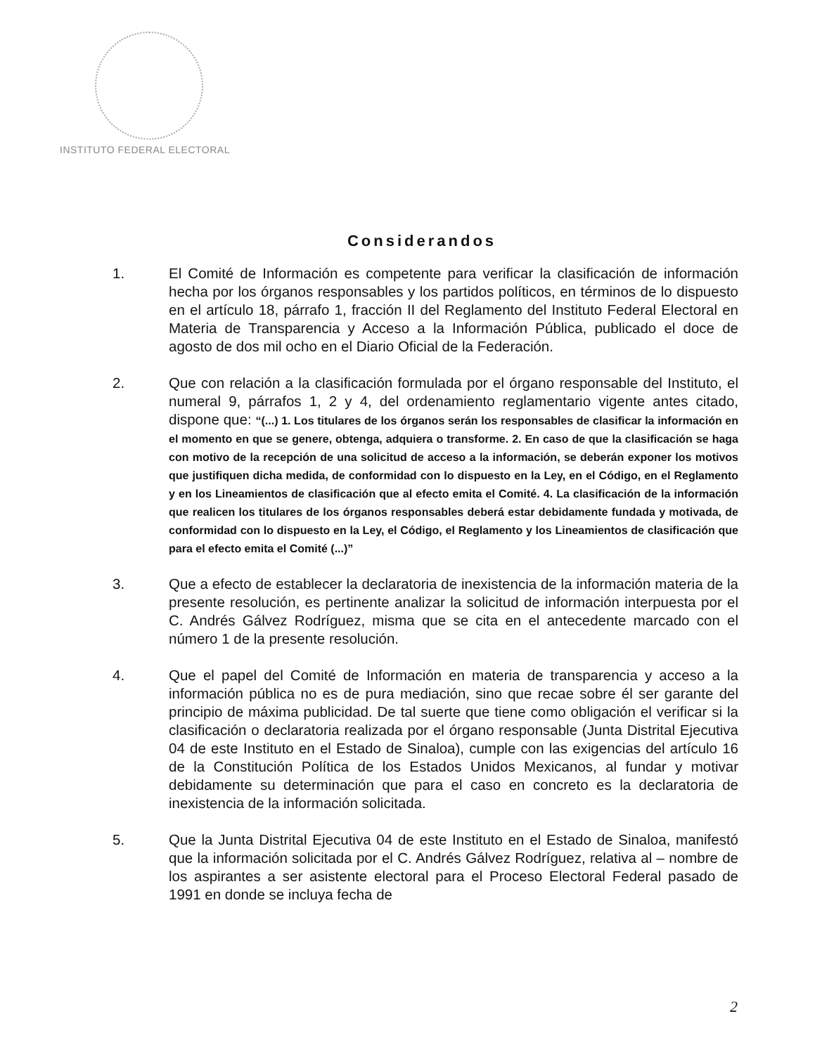INSTITUTO FEDERAL ELECTORAL
Considerandos
1. El Comité de Información es competente para verificar la clasificación de información hecha por los órganos responsables y los partidos políticos, en términos de lo dispuesto en el artículo 18, párrafo 1, fracción II del Reglamento del Instituto Federal Electoral en Materia de Transparencia y Acceso a la Información Pública, publicado el doce de agosto de dos mil ocho en el Diario Oficial de la Federación.
2. Que con relación a la clasificación formulada por el órgano responsable del Instituto, el numeral 9, párrafos 1, 2 y 4, del ordenamiento reglamentario vigente antes citado, dispone que: “(...) 1. Los titulares de los órganos serán los responsables de clasificar la información en el momento en que se genere, obtenga, adquiera o transforme. 2. En caso de que la clasificación se haga con motivo de la recepción de una solicitud de acceso a la información, se deberán exponer los motivos que justifiquen dicha medida, de conformidad con lo dispuesto en la Ley, en el Código, en el Reglamento y en los Lineamientos de clasificación que al efecto emita el Comité. 4. La clasificación de la información que realicen los titulares de los órganos responsables deberá estar debidamente fundada y motivada, de conformidad con lo dispuesto en la Ley, el Código, el Reglamento y los Lineamientos de clasificación que para el efecto emita el Comité (...)”
3. Que a efecto de establecer la declaratoria de inexistencia de la información materia de la presente resolución, es pertinente analizar la solicitud de información interpuesta por el C. Andrés Gálvez Rodríguez, misma que se cita en el antecedente marcado con el número 1 de la presente resolución.
4. Que el papel del Comité de Información en materia de transparencia y acceso a la información pública no es de pura mediación, sino que recae sobre él ser garante del principio de máxima publicidad. De tal suerte que tiene como obligación el verificar si la clasificación o declaratoria realizada por el órgano responsable (Junta Distrital Ejecutiva 04 de este Instituto en el Estado de Sinaloa), cumple con las exigencias del artículo 16 de la Constitución Política de los Estados Unidos Mexicanos, al fundar y motivar debidamente su determinación que para el caso en concreto es la declaratoria de inexistencia de la información solicitada.
5. Que la Junta Distrital Ejecutiva 04 de este Instituto en el Estado de Sinaloa, manifestó que la información solicitada por el C. Andrés Gálvez Rodríguez, relativa al – nombre de los aspirantes a ser asistente electoral para el Proceso Electoral Federal pasado de 1991 en donde se incluya fecha de
2